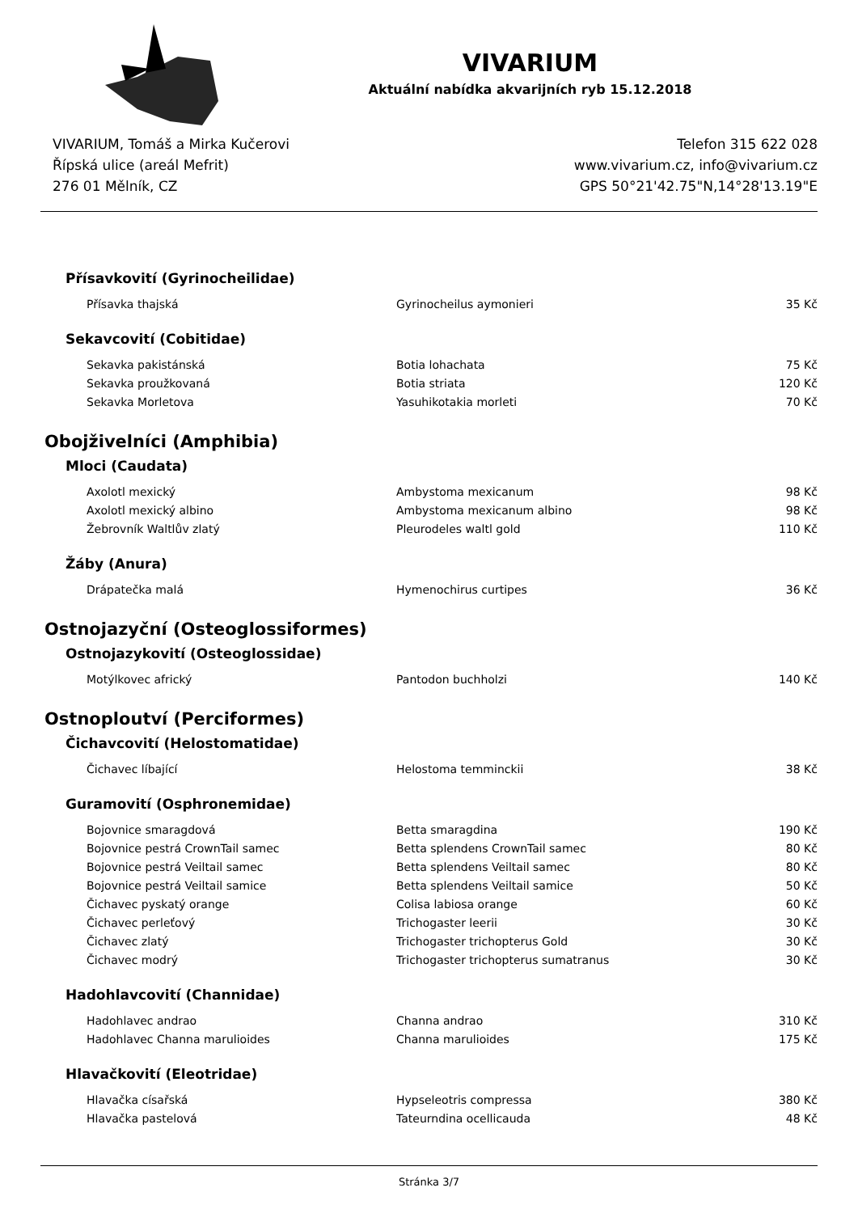VIVARIUM
Aktuální nabídka akvarijních ryb 15.12.2018
VIVARIUM, Tomáš a Mirka Kučerovi
Řípská ulice (areál Mefrit)
276 01 Mělník, CZ
Telefon 315 622 028
www.vivarium.cz, info@vivarium.cz
GPS 50°21'42.75"N,14°28'13.19"E
Přísavkovití (Gyrinocheilidae)
| Přísavka thajská | Gyrinocheilus aymonieri | 35 Kč |
Sekavcovití (Cobitidae)
| Sekavka pakistánská | Botia lohachata | 75 Kč |
| Sekavka proužkovaná | Botia striata | 120 Kč |
| Sekavka Morletova | Yasuhikotakia morleti | 70 Kč |
Obojživelníci (Amphibia)
Mloci (Caudata)
| Axolotl mexický | Ambystoma mexicanum | 98 Kč |
| Axolotl mexický albino | Ambystoma mexicanum albino | 98 Kč |
| Žebrovník Waltlův zlatý | Pleurodeles waltl gold | 110 Kč |
Žáby (Anura)
| Drápatečka malá | Hymenochirus curtipes | 36 Kč |
Ostnojazyční (Osteoglossiformes)
Ostnojazykovití (Osteoglossidae)
| Motýlkovec africký | Pantodon buchholzi | 140 Kč |
Ostnoploutví (Perciformes)
Čichavcovití (Helostomatidae)
| Čichavec líbající | Helostoma temminckii | 38 Kč |
Guramovití (Osphronemidae)
| Bojovnice smaragdová | Betta smaragdina | 190 Kč |
| Bojovnice pestrá CrownTail samec | Betta splendens CrownTail samec | 80 Kč |
| Bojovnice pestrá Veiltail samec | Betta splendens Veiltail samec | 80 Kč |
| Bojovnice pestrá Veiltail samice | Betta splendens Veiltail samice | 50 Kč |
| Čichavec pyskatý orange | Colisa labiosa orange | 60 Kč |
| Čichavec perleťový | Trichogaster leerii | 30 Kč |
| Čichavec zlatý | Trichogaster trichopterus Gold | 30 Kč |
| Čichavec modrý | Trichogaster trichopterus sumatranus | 30 Kč |
Hadohlavcovití (Channidae)
| Hadohlavec andrao | Channa andrao | 310 Kč |
| Hadohlavec Channa marulioides | Channa marulioides | 175 Kč |
Hlavačkovití (Eleotridae)
| Hlavačka císařská | Hypseleotris compressa | 380 Kč |
| Hlavačka pastelová | Tateurndina ocellicauda | 48 Kč |
Stránka 3/7